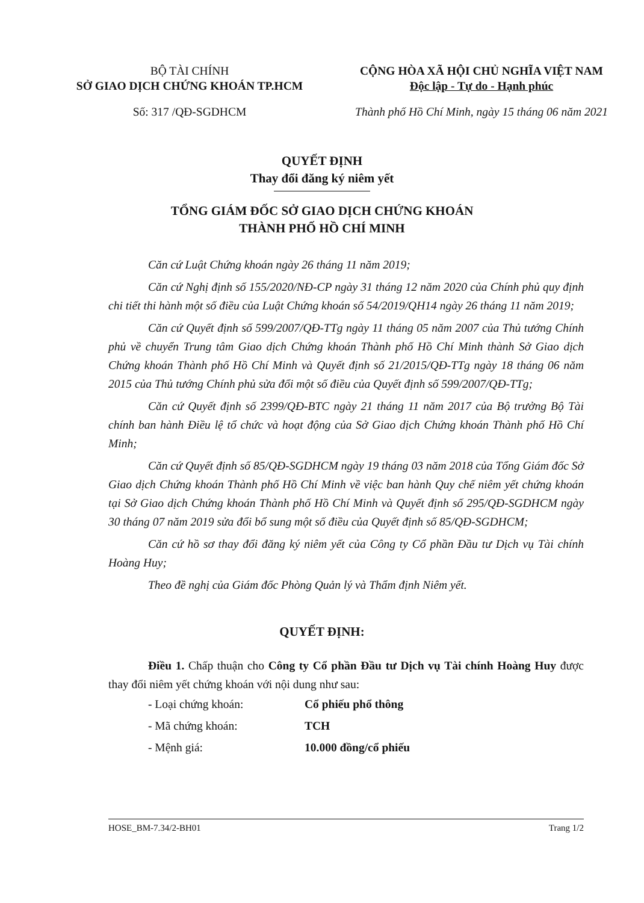BỘ TÀI CHÍNH
SỞ GIAO DỊCH CHỨNG KHOÁN TP.HCM
Số: 317 /QĐ-SGDHCM
CỘNG HÒA XÃ HỘI CHỦ NGHĨA VIỆT NAM
Độc lập - Tự do - Hạnh phúc
Thành phố Hồ Chí Minh, ngày 15 tháng 06 năm 2021
QUYẾT ĐỊNH
Thay đổi đăng ký niêm yết
TỔNG GIÁM ĐỐC SỞ GIAO DỊCH CHỨNG KHOÁN
THÀNH PHỐ HỒ CHÍ MINH
Căn cứ Luật Chứng khoán ngày 26 tháng 11 năm 2019;
Căn cứ Nghị định số 155/2020/NĐ-CP ngày 31 tháng 12 năm 2020 của Chính phủ quy định chi tiết thi hành một số điều của Luật Chứng khoán số 54/2019/QH14 ngày 26 tháng 11 năm 2019;
Căn cứ Quyết định số 599/2007/QĐ-TTg ngày 11 tháng 05 năm 2007 của Thủ tướng Chính phủ về chuyển Trung tâm Giao dịch Chứng khoán Thành phố Hồ Chí Minh thành Sở Giao dịch Chứng khoán Thành phố Hồ Chí Minh và Quyết định số 21/2015/QĐ-TTg ngày 18 tháng 06 năm 2015 của Thủ tướng Chính phủ sửa đổi một số điều của Quyết định số 599/2007/QĐ-TTg;
Căn cứ Quyết định số 2399/QĐ-BTC ngày 21 tháng 11 năm 2017 của Bộ trưởng Bộ Tài chính ban hành Điều lệ tổ chức và hoạt động của Sở Giao dịch Chứng khoán Thành phố Hồ Chí Minh;
Căn cứ Quyết định số 85/QĐ-SGDHCM ngày 19 tháng 03 năm 2018 của Tổng Giám đốc Sở Giao dịch Chứng khoán Thành phố Hồ Chí Minh về việc ban hành Quy chế niêm yết chứng khoán tại Sở Giao dịch Chứng khoán Thành phố Hồ Chí Minh và Quyết định số 295/QĐ-SGDHCM ngày 30 tháng 07 năm 2019 sửa đổi bổ sung một số điều của Quyết định số 85/QĐ-SGDHCM;
Căn cứ hồ sơ thay đổi đăng ký niêm yết của Công ty Cổ phần Đầu tư Dịch vụ Tài chính Hoàng Huy;
Theo đề nghị của Giám đốc Phòng Quản lý và Thẩm định Niêm yết.
QUYẾT ĐỊNH:
Điều 1. Chấp thuận cho Công ty Cổ phần Đầu tư Dịch vụ Tài chính Hoàng Huy được thay đổi niêm yết chứng khoán với nội dung như sau:
- Loại chứng khoán: Cổ phiếu phổ thông
- Mã chứng khoán: TCH
- Mệnh giá: 10.000 đồng/cổ phiếu
HOSE_BM-7.34/2-BH01 Trang 1/2